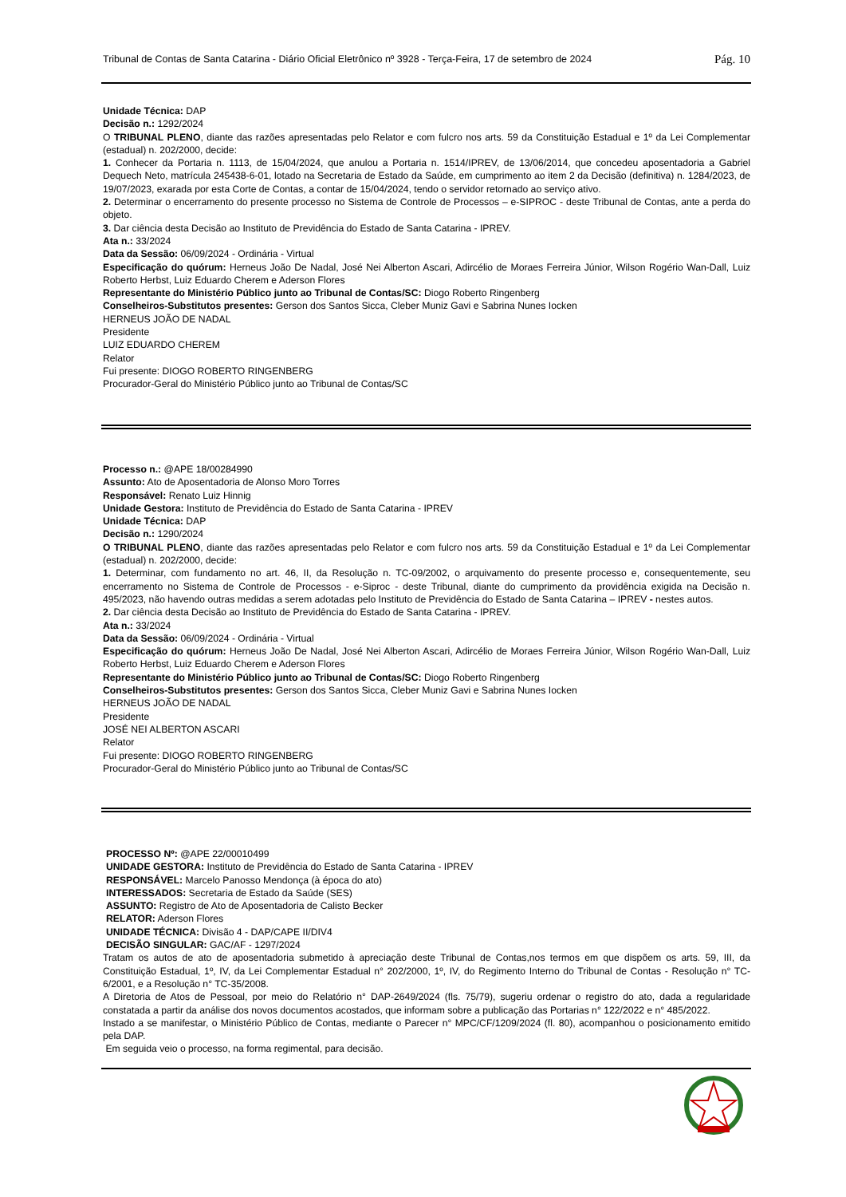Tribunal de Contas de Santa Catarina - Diário Oficial Eletrônico nº 3928 - Terça-Feira, 17 de setembro de 2024 Pág. 10
Unidade Técnica: DAP
Decisão n.: 1292/2024
O TRIBUNAL PLENO, diante das razões apresentadas pelo Relator e com fulcro nos arts. 59 da Constituição Estadual e 1º da Lei Complementar (estadual) n. 202/2000, decide:
1. Conhecer da Portaria n. 1113, de 15/04/2024, que anulou a Portaria n. 1514/IPREV, de 13/06/2014, que concedeu aposentadoria a Gabriel Dequech Neto, matrícula 245438-6-01, lotado na Secretaria de Estado da Saúde, em cumprimento ao item 2 da Decisão (definitiva) n. 1284/2023, de 19/07/2023, exarada por esta Corte de Contas, a contar de 15/04/2024, tendo o servidor retornado ao serviço ativo.
2. Determinar o encerramento do presente processo no Sistema de Controle de Processos – e-SIPROC - deste Tribunal de Contas, ante a perda do objeto.
3. Dar ciência desta Decisão ao Instituto de Previdência do Estado de Santa Catarina - IPREV.
Ata n.: 33/2024
Data da Sessão: 06/09/2024 - Ordinária - Virtual
Especificação do quórum: Herneus João De Nadal, José Nei Alberton Ascari, Adircélio de Moraes Ferreira Júnior, Wilson Rogério Wan-Dall, Luiz Roberto Herbst, Luiz Eduardo Cherem e Aderson Flores
Representante do Ministério Público junto ao Tribunal de Contas/SC: Diogo Roberto Ringenberg
Conselheiros-Substitutos presentes: Gerson dos Santos Sicca, Cleber Muniz Gavi e Sabrina Nunes Iocken
HERNEUS JOÃO DE NADAL
Presidente
LUIZ EDUARDO CHEREM
Relator
Fui presente: DIOGO ROBERTO RINGENBERG
Procurador-Geral do Ministério Público junto ao Tribunal de Contas/SC
Processo n.: @APE 18/00284990
Assunto: Ato de Aposentadoria de Alonso Moro Torres
Responsável: Renato Luiz Hinnig
Unidade Gestora: Instituto de Previdência do Estado de Santa Catarina - IPREV
Unidade Técnica: DAP
Decisão n.: 1290/2024
O TRIBUNAL PLENO, diante das razões apresentadas pelo Relator e com fulcro nos arts. 59 da Constituição Estadual e 1º da Lei Complementar (estadual) n. 202/2000, decide:
1. Determinar, com fundamento no art. 46, II, da Resolução n. TC-09/2002, o arquivamento do presente processo e, consequentemente, seu encerramento no Sistema de Controle de Processos - e-Siproc - deste Tribunal, diante do cumprimento da providência exigida na Decisão n. 495/2023, não havendo outras medidas a serem adotadas pelo Instituto de Previdência do Estado de Santa Catarina – IPREV - nestes autos.
2. Dar ciência desta Decisão ao Instituto de Previdência do Estado de Santa Catarina - IPREV.
Ata n.: 33/2024
Data da Sessão: 06/09/2024 - Ordinária - Virtual
Especificação do quórum: Herneus João De Nadal, José Nei Alberton Ascari, Adircélio de Moraes Ferreira Júnior, Wilson Rogério Wan-Dall, Luiz Roberto Herbst, Luiz Eduardo Cherem e Aderson Flores
Representante do Ministério Público junto ao Tribunal de Contas/SC: Diogo Roberto Ringenberg
Conselheiros-Substitutos presentes: Gerson dos Santos Sicca, Cleber Muniz Gavi e Sabrina Nunes Iocken
HERNEUS JOÃO DE NADAL
Presidente
JOSÉ NEI ALBERTON ASCARI
Relator
Fui presente: DIOGO ROBERTO RINGENBERG
Procurador-Geral do Ministério Público junto ao Tribunal de Contas/SC
PROCESSO Nº: @APE 22/00010499
UNIDADE GESTORA: Instituto de Previdência do Estado de Santa Catarina - IPREV
RESPONSÁVEL: Marcelo Panosso Mendonça (à época do ato)
INTERESSADOS: Secretaria de Estado da Saúde (SES)
ASSUNTO: Registro de Ato de Aposentadoria de Calisto Becker
RELATOR: Aderson Flores
UNIDADE TÉCNICA: Divisão 4 - DAP/CAPE II/DIV4
DECISÃO SINGULAR: GAC/AF - 1297/2024
Tratam os autos de ato de aposentadoria submetido à apreciação deste Tribunal de Contas,nos termos em que dispõem os arts. 59, III, da Constituição Estadual, 1º, IV, da Lei Complementar Estadual n° 202/2000, 1º, IV, do Regimento Interno do Tribunal de Contas - Resolução n° TC-6/2001, e a Resolução n° TC-35/2008.
A Diretoria de Atos de Pessoal, por meio do Relatório n° DAP-2649/2024 (fls. 75/79), sugeriu ordenar o registro do ato, dada a regularidade constatada a partir da análise dos novos documentos acostados, que informam sobre a publicação das Portarias n° 122/2022 e n° 485/2022.
Instado a se manifestar, o Ministério Público de Contas, mediante o Parecer n° MPC/CF/1209/2024 (fl. 80), acompanhou o posicionamento emitido pela DAP.
Em seguida veio o processo, na forma regimental, para decisão.